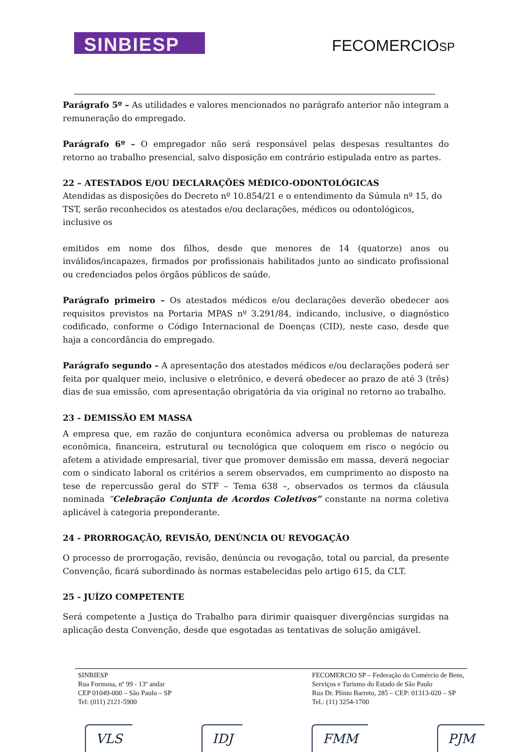SINBIESP
FECOMERCIOSP
Parágrafo 5º – As utilidades e valores mencionados no parágrafo anterior não integram a remuneração do empregado.
Parágrafo 6º – O empregador não será responsável pelas despesas resultantes do retorno ao trabalho presencial, salvo disposição em contrário estipulada entre as partes.
22 – ATESTADOS E/OU DECLARAÇÕES MÉDICO-ODONTOLÓGICAS
Atendidas as disposições do Decreto nº 10.854/21 e o entendimento da Súmula nº 15, do TST, serão reconhecidos os atestados e/ou declarações, médicos ou odontológicos, inclusive os
emitidos em nome dos filhos, desde que menores de 14 (quatorze) anos ou inválidos/incapazes, firmados por profissionais habilitados junto ao sindicato profissional ou credenciados pelos órgãos públicos de saúde.
Parágrafo primeiro – Os atestados médicos e/ou declarações deverão obedecer aos requisitos previstos na Portaria MPAS nº 3.291/84, indicando, inclusive, o diagnóstico codificado, conforme o Código Internacional de Doenças (CID), neste caso, desde que haja a concordância do empregado.
Parágrafo segundo – A apresentação dos atestados médicos e/ou declarações poderá ser feita por qualquer meio, inclusive o eletrônico, e deverá obedecer ao prazo de até 3 (três) dias de sua emissão, com apresentação obrigatória da via original no retorno ao trabalho.
23 - DEMISSÃO EM MASSA
A empresa que, em razão de conjuntura econômica adversa ou problemas de natureza econômica, financeira, estrutural ou tecnológica que coloquem em risco o negócio ou afetem a atividade empresarial, tiver que promover demissão em massa, deverá negociar com o sindicato laboral os critérios a serem observados, em cumprimento ao disposto na tese de repercussão geral do STF – Tema 638 –, observados os termos da cláusula nominada “Celebração Conjunta de Acordos Coletivos” constante na norma coletiva aplicável à categoria preponderante.
24 - PRORROGAÇÃO, REVISÃO, DENÚNCIA OU REVOGAÇÃO
O processo de prorrogação, revisão, denúncia ou revogação, total ou parcial, da presente Convenção, ficará subordinado às normas estabelecidas pelo artigo 615, da CLT.
25 - JUÍZO COMPETENTE
Será competente a Justiça do Trabalho para dirimir quaisquer divergências surgidas na aplicação desta Convenção, desde que esgotadas as tentativas de solução amigável.
SINBIESP
Rua Formosa, nº 99 - 13º andar
CEP 01049-000 – São Paulo – SP
Tel: (011) 2121-5900
FECOMERCIO SP – Federação do Comércio de Bens,
Serviços e Turismo do Estado de São Paulo
Rua Dr. Plínio Barreto, 285 – CEP: 01313-020 – SP
Tel.: (11) 3254-1700
VLS IDJ FMM PJM